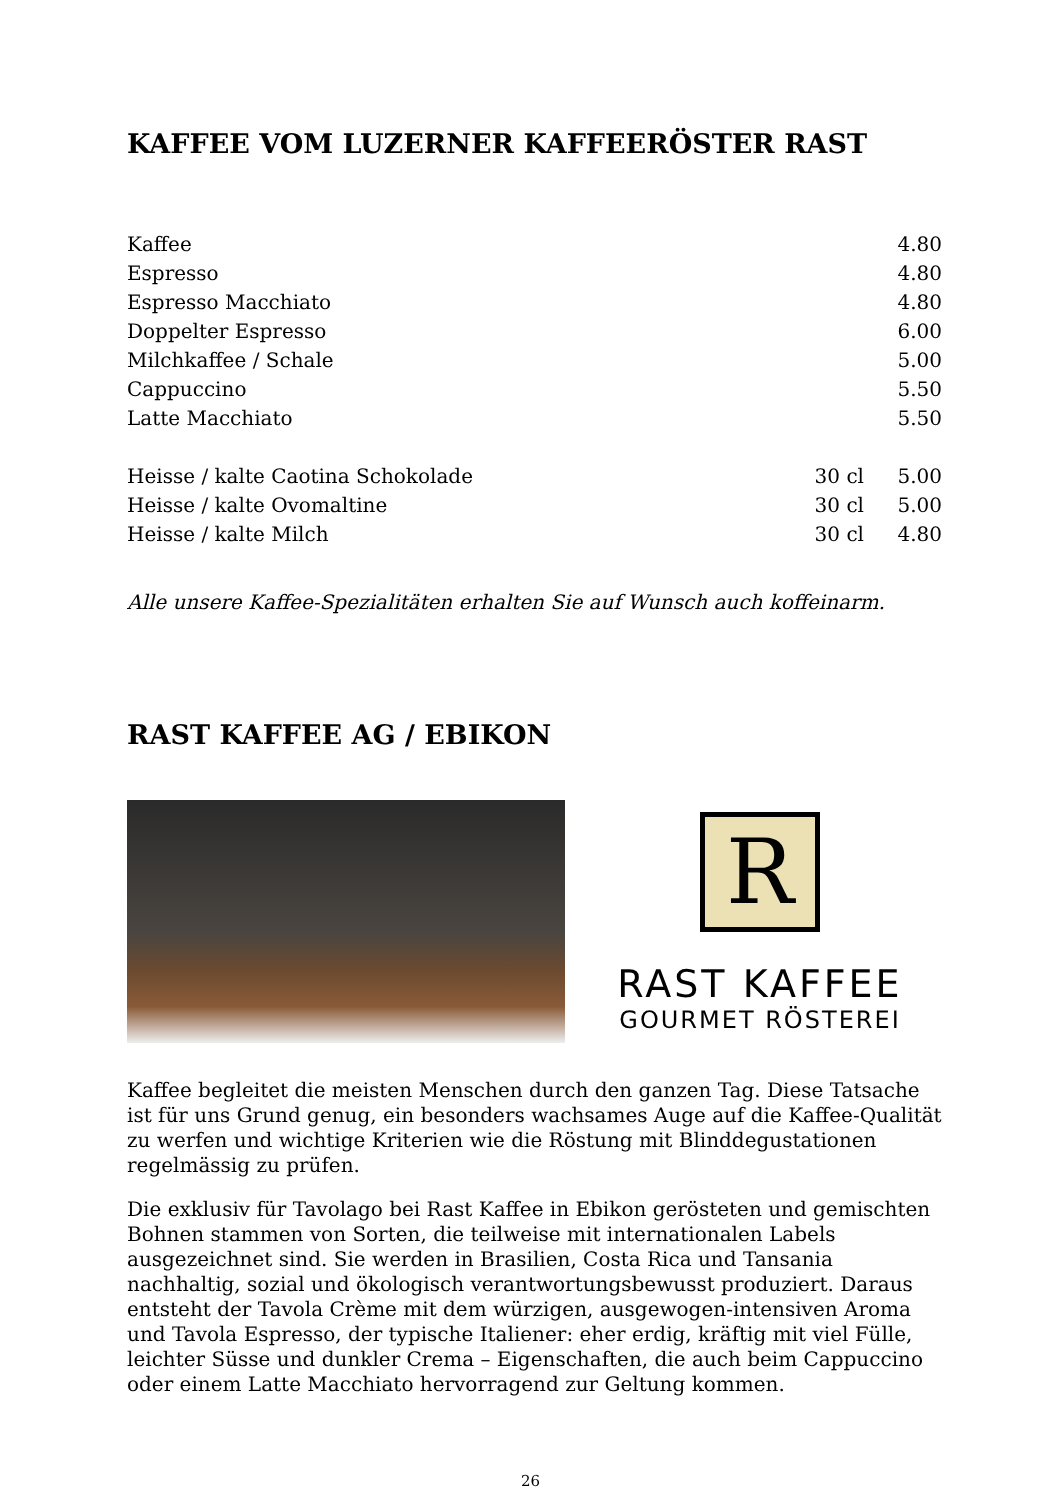KAFFEE VOM LUZERNER KAFFEERÖSTER RAST
| Kaffee | | 4.80 |
| Espresso | | 4.80 |
| Espresso Macchiato | | 4.80 |
| Doppelter Espresso | | 6.00 |
| Milchkaffee / Schale | | 5.00 |
| Cappuccino | | 5.50 |
| Latte Macchiato | | 5.50 |
| Heisse / kalte Caotina Schokolade | 30 cl | 5.00 |
| Heisse / kalte Ovomaltine | 30 cl | 5.00 |
| Heisse / kalte Milch | 30 cl | 4.80 |
Alle unsere Kaffee-Spezialitäten erhalten Sie auf Wunsch auch koffeinarm.
RAST KAFFEE AG / EBIKON
R
RAST KAFFEE
GOURMET RÖSTEREI
Kaffee begleitet die meisten Menschen durch den ganzen Tag. Diese Tatsache ist für uns Grund genug, ein besonders wachsames Auge auf die Kaffee-Qualität zu werfen und wichtige Kriterien wie die Röstung mit Blinddegustationen regelmässig zu prüfen.
Die exklusiv für Tavolago bei Rast Kaffee in Ebikon gerösteten und gemischten Bohnen stammen von Sorten, die teilweise mit internationalen Labels ausgezeichnet sind. Sie werden in Brasilien, Costa Rica und Tansania nachhaltig, sozial und ökologisch verantwortungsbewusst produziert. Daraus entsteht der Tavola Crème mit dem würzigen, ausgewogen-intensiven Aroma und Tavola Espresso, der typische Italiener: eher erdig, kräftig mit viel Fülle, leichter Süsse und dunkler Crema – Eigenschaften, die auch beim Cappuccino oder einem Latte Macchiato hervorragend zur Geltung kommen.
26